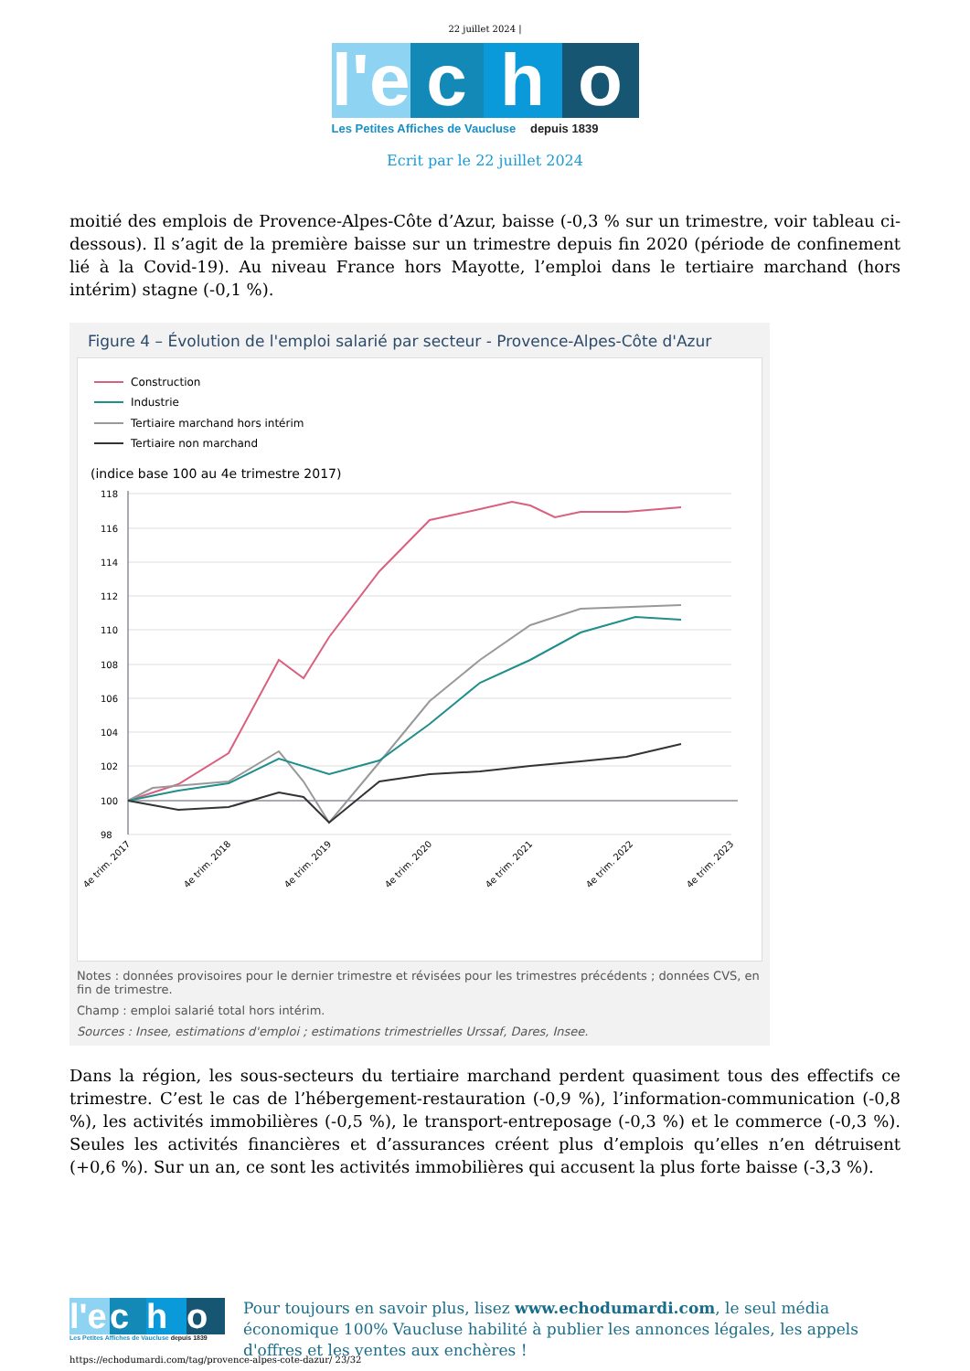22 juillet 2024 |
l'e c h o
Les Petites Affiches de Vaucluse depuis 1839
Ecrit par le 22 juillet 2024
moitié des emplois de Provence-Alpes-Côte d’Azur, baisse (-0,3 % sur un trimestre, voir tableau ci-dessous). Il s’agit de la première baisse sur un trimestre depuis fin 2020 (période de confinement lié à la Covid-19). Au niveau France hors Mayotte, l’emploi dans le tertiaire marchand (hors intérim) stagne (-0,1 %).
Figure 4 – Évolution de l'emploi salarié par secteur - Provence-Alpes-Côte d'Azur
Construction
Industrie
Tertiaire marchand hors intérim
Tertiaire non marchand
(indice base 100 au 4e trimestre 2017)
118
116
114
112
110
108
106
104
102
100
98
4e trim. 2017
4e trim. 2018
4e trim. 2019
4e trim. 2020
4e trim. 2021
4e trim. 2022
4e trim. 2023
Notes : données provisoires pour le dernier trimestre et révisées pour les trimestres précédents ; données CVS, en fin de trimestre.
Champ : emploi salarié total hors intérim.
Sources : Insee, estimations d'emploi ; estimations trimestrielles Urssaf, Dares, Insee.
Dans la région, les sous-secteurs du tertiaire marchand perdent quasiment tous des effectifs ce trimestre. C’est le cas de l’hébergement-restauration (-0,9 %), l’information-communication (-0,8 %), les activités immobilières (-0,5 %), le transport-entreposage (-0,3 %) et le commerce (-0,3 %). Seules les activités financières et d’assurances créent plus d’emplois qu’elles n’en détruisent (+0,6 %). Sur un an, ce sont les activités immobilières qui accusent la plus forte baisse (-3,3 %).
l'e c h o
Les Petites Affiches de Vaucluse depuis 1839
Pour toujours en savoir plus, lisez www.echodumardi.com, le seul média économique 100% Vaucluse habilité à publier les annonces légales, les appels d'offres et les ventes aux enchères !
https://echodumardi.com/tag/provence-alpes-cote-dazur/ 23/32